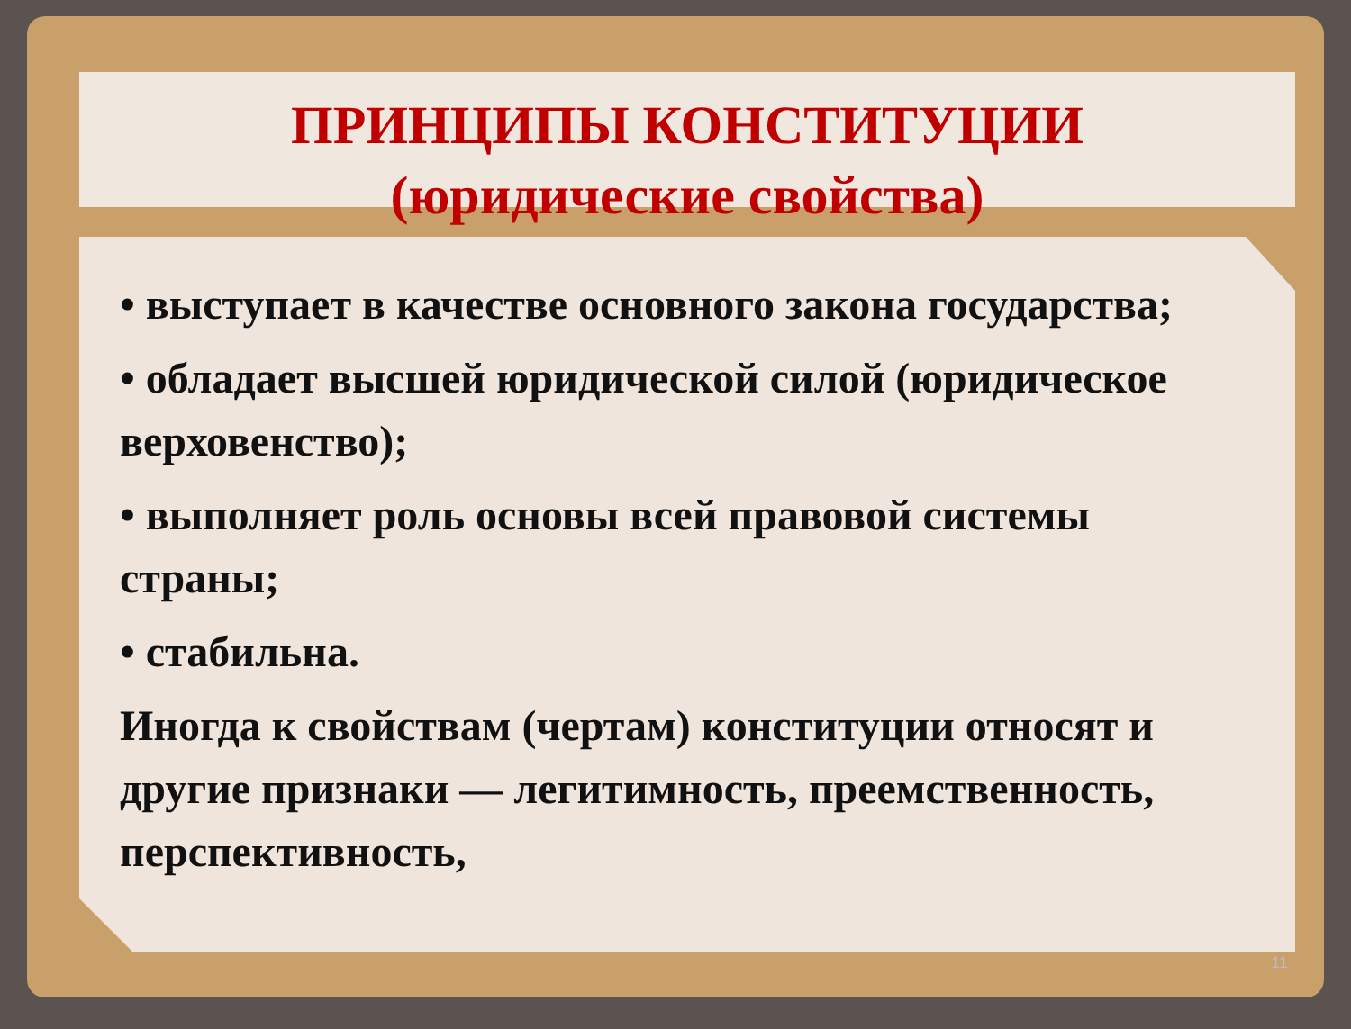ПРИНЦИПЫ КОНСТИТУЦИИ
(юридические свойства)
• выступает в качестве основного закона государства;
• обладает высшей юридической силой (юридическое верховенство);
• выполняет роль основы всей правовой системы страны;
• стабильна.
Иногда к свойствам (чертам) конституции относят и другие признаки — легитимность, преемственность, перспективность,
11